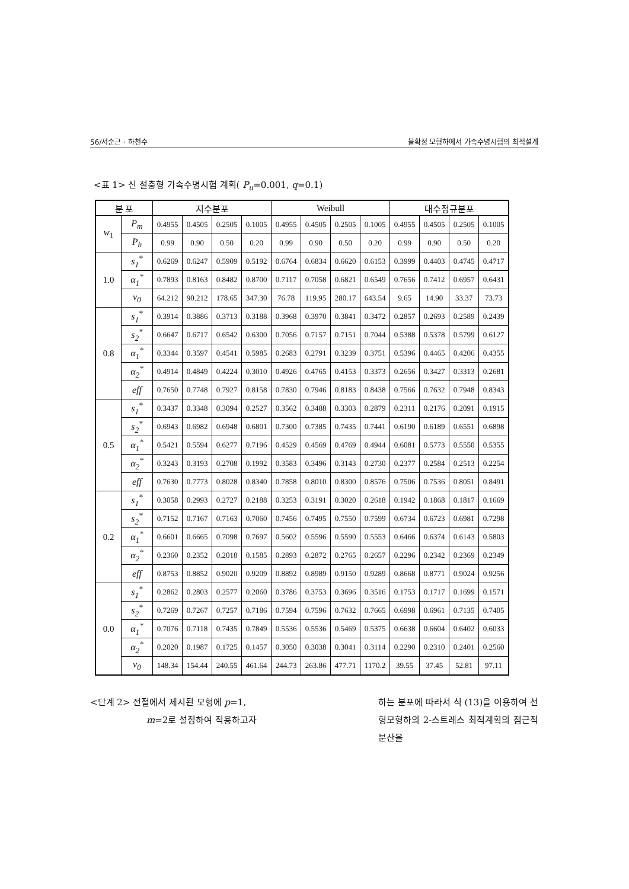56/서순근 · 하천수 불확정 모형하에서 가속수명시험의 최적설계
<표 1> 신 절충형 가속수명시험 계획( P<sub>u</sub>=0.001, q=0.1)
| 분 포 | | 지수분포 | | | | Weibull | | | | 대수정규분포 | | | |
| --- | --- | --- | --- | --- | --- | --- | --- | --- | --- | --- | --- | --- | --- |
| w<sub>1</sub> | P<sub>m</sub> | 0.4955 | 0.4505 | 0.2505 | 0.1005 | 0.4955 | 0.4505 | 0.2505 | 0.1005 | 0.4955 | 0.4505 | 0.2505 | 0.1005 |
| | P<sub>h</sub> | 0.99 | 0.90 | 0.50 | 0.20 | 0.99 | 0.90 | 0.50 | 0.20 | 0.99 | 0.90 | 0.50 | 0.20 |
| 1.0 | s<sub>1</sub><sup>*</sup> | 0.6269 | 0.6247 | 0.5909 | 0.5192 | 0.6764 | 0.6834 | 0.6620 | 0.6153 | 0.3999 | 0.4403 | 0.4745 | 0.4717 |
| | α<sub>1</sub><sup>*</sup> | 0.7893 | 0.8163 | 0.8482 | 0.8700 | 0.7117 | 0.7058 | 0.6821 | 0.6549 | 0.7656 | 0.7412 | 0.6957 | 0.6431 |
| | v<sub>0</sub> | 64.212 | 90.212 | 178.65 | 347.30 | 76.78 | 119.95 | 280.17 | 643.54 | 9.65 | 14.90 | 33.37 | 73.73 |
| 0.8 | s<sub>1</sub><sup>*</sup> | 0.3914 | 0.3886 | 0.3713 | 0.3188 | 0.3968 | 0.3970 | 0.3841 | 0.3472 | 0.2857 | 0.2693 | 0.2589 | 0.2439 |
| | s<sub>2</sub><sup>*</sup> | 0.6647 | 0.6717 | 0.6542 | 0.6300 | 0.7056 | 0.7157 | 0.7151 | 0.7044 | 0.5388 | 0.5378 | 0.5799 | 0.6127 |
| | α<sub>1</sub><sup>*</sup> | 0.3344 | 0.3597 | 0.4541 | 0.5985 | 0.2683 | 0.2791 | 0.3239 | 0.3751 | 0.5396 | 0.4465 | 0.4206 | 0.4355 |
| | α<sub>2</sub><sup>*</sup> | 0.4914 | 0.4849 | 0.4224 | 0.3010 | 0.4926 | 0.4765 | 0.4153 | 0.3373 | 0.2656 | 0.3427 | 0.3313 | 0.2681 |
| | eff | 0.7650 | 0.7748 | 0.7927 | 0.8158 | 0.7830 | 0.7946 | 0.8183 | 0.8438 | 0.7566 | 0.7632 | 0.7948 | 0.8343 |
| 0.5 | s<sub>1</sub><sup>*</sup> | 0.3437 | 0.3348 | 0.3094 | 0.2527 | 0.3562 | 0.3488 | 0.3303 | 0.2879 | 0.2311 | 0.2176 | 0.2091 | 0.1915 |
| | s<sub>2</sub><sup>*</sup> | 0.6943 | 0.6982 | 0.6948 | 0.6801 | 0.7300 | 0.7385 | 0.7435 | 0.7441 | 0.6190 | 0.6189 | 0.6551 | 0.6898 |
| | α<sub>1</sub><sup>*</sup> | 0.5421 | 0.5594 | 0.6277 | 0.7196 | 0.4529 | 0.4569 | 0.4769 | 0.4944 | 0.6081 | 0.5773 | 0.5550 | 0.5355 |
| | α<sub>2</sub><sup>*</sup> | 0.3243 | 0.3193 | 0.2708 | 0.1992 | 0.3583 | 0.3496 | 0.3143 | 0.2730 | 0.2377 | 0.2584 | 0.2513 | 0.2254 |
| | eff | 0.7630 | 0.7773 | 0.8028 | 0.8340 | 0.7858 | 0.8010 | 0.8300 | 0.8576 | 0.7506 | 0.7536 | 0.8051 | 0.8491 |
| 0.2 | s<sub>1</sub><sup>*</sup> | 0.3058 | 0.2993 | 0.2727 | 0.2188 | 0.3253 | 0.3191 | 0.3020 | 0.2618 | 0.1942 | 0.1868 | 0.1817 | 0.1669 |
| | s<sub>2</sub><sup>*</sup> | 0.7152 | 0.7167 | 0.7163 | 0.7060 | 0.7456 | 0.7495 | 0.7550 | 0.7599 | 0.6734 | 0.6723 | 0.6981 | 0.7298 |
| | α<sub>1</sub><sup>*</sup> | 0.6601 | 0.6665 | 0.7098 | 0.7697 | 0.5602 | 0.5596 | 0.5590 | 0.5553 | 0.6466 | 0.6374 | 0.6143 | 0.5803 |
| | α<sub>2</sub><sup>*</sup> | 0.2360 | 0.2352 | 0.2018 | 0.1585 | 0.2893 | 0.2872 | 0.2765 | 0.2657 | 0.2296 | 0.2342 | 0.2369 | 0.2349 |
| | eff | 0.8753 | 0.8852 | 0.9020 | 0.9209 | 0.8892 | 0.8989 | 0.9150 | 0.9289 | 0.8668 | 0.8771 | 0.9024 | 0.9256 |
| 0.0 | s<sub>1</sub><sup>*</sup> | 0.2862 | 0.2803 | 0.2577 | 0.2060 | 0.3786 | 0.3753 | 0.3696 | 0.3516 | 0.1753 | 0.1717 | 0.1699 | 0.1571 |
| | s<sub>2</sub><sup>*</sup> | 0.7269 | 0.7267 | 0.7257 | 0.7186 | 0.7594 | 0.7596 | 0.7632 | 0.7665 | 0.6998 | 0.6961 | 0.7135 | 0.7405 |
| | α<sub>1</sub><sup>*</sup> | 0.7076 | 0.7118 | 0.7435 | 0.7849 | 0.5536 | 0.5536 | 0.5469 | 0.5375 | 0.6638 | 0.6604 | 0.6402 | 0.6033 |
| | α<sub>2</sub><sup>*</sup> | 0.2020 | 0.1987 | 0.1725 | 0.1457 | 0.3050 | 0.3038 | 0.3041 | 0.3114 | 0.2290 | 0.2310 | 0.2401 | 0.2560 |
| | v<sub>0</sub> | 148.34 | 154.44 | 240.55 | 461.64 | 244.73 | 263.86 | 477.71 | 1170.2 | 39.55 | 37.45 | 52.81 | 97.11 |
<단계 2> 전절에서 제시된 모형에 p=1,
m=2로 설정하여 적용하고자
하는 분포에 따라서 식 (13)을 이용하여 선형모형하의 2-스트레스 최적계획의 점근적 분산을